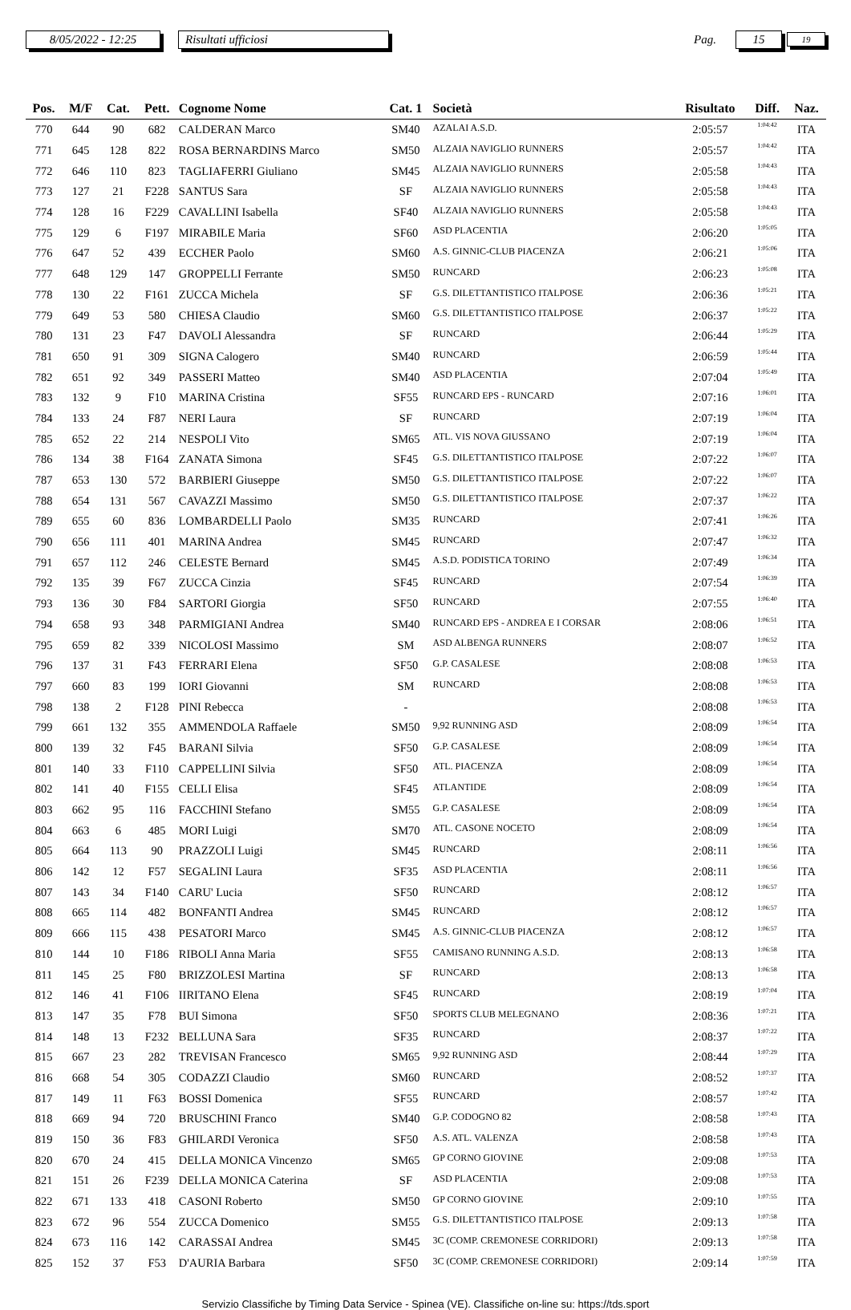8/05/2022 - 12:25 Risultati ufficiosi Pag. 15 19
| Pos. | M/F | Cat. | Pett. | Cognome Nome | Cat. 1 | Società | Risultato | Diff. | Naz. |
| --- | --- | --- | --- | --- | --- | --- | --- | --- | --- |
| 770 | 644 | 90 | 682 | CALDERAN Marco | SM40 | AZALAI A.S.D. | 2:05:57 | 1:04:42 | ITA |
| 771 | 645 | 128 | 822 | ROSA BERNARDINS Marco | SM50 | ALZAIA NAVIGLIO RUNNERS | 2:05:57 | 1:04:42 | ITA |
| 772 | 646 | 110 | 823 | TAGLIAFERRI Giuliano | SM45 | ALZAIA NAVIGLIO RUNNERS | 2:05:58 | 1:04:43 | ITA |
| 773 | 127 | 21 | F228 | SANTUS Sara | SF | ALZAIA NAVIGLIO RUNNERS | 2:05:58 | 1:04:43 | ITA |
| 774 | 128 | 16 | F229 | CAVALLINI Isabella | SF40 | ALZAIA NAVIGLIO RUNNERS | 2:05:58 | 1:04:43 | ITA |
| 775 | 129 | 6 | F197 | MIRABILE Maria | SF60 | ASD PLACENTIA | 2:06:20 | 1:05:05 | ITA |
| 776 | 647 | 52 | 439 | ECCHER Paolo | SM60 | A.S. GINNIC-CLUB PIACENZA | 2:06:21 | 1:05:06 | ITA |
| 777 | 648 | 129 | 147 | GROPPELLI Ferrante | SM50 | RUNCARD | 2:06:23 | 1:05:08 | ITA |
| 778 | 130 | 22 | F161 | ZUCCA Michela | SF | G.S. DILETTANTISTICO ITALPOSE | 2:06:36 | 1:05:21 | ITA |
| 779 | 649 | 53 | 580 | CHIESA Claudio | SM60 | G.S. DILETTANTISTICO ITALPOSE | 2:06:37 | 1:05:22 | ITA |
| 780 | 131 | 23 | F47 | DAVOLI Alessandra | SF | RUNCARD | 2:06:44 | 1:05:29 | ITA |
| 781 | 650 | 91 | 309 | SIGNA Calogero | SM40 | RUNCARD | 2:06:59 | 1:05:44 | ITA |
| 782 | 651 | 92 | 349 | PASSERI Matteo | SM40 | ASD PLACENTIA | 2:07:04 | 1:05:49 | ITA |
| 783 | 132 | 9 | F10 | MARINA Cristina | SF55 | RUNCARD EPS - RUNCARD | 2:07:16 | 1:06:01 | ITA |
| 784 | 133 | 24 | F87 | NERI Laura | SF | RUNCARD | 2:07:19 | 1:06:04 | ITA |
| 785 | 652 | 22 | 214 | NESPOLI Vito | SM65 | ATL. VIS NOVA GIUSSANO | 2:07:19 | 1:06:04 | ITA |
| 786 | 134 | 38 | F164 | ZANATA Simona | SF45 | G.S. DILETTANTISTICO ITALPOSE | 2:07:22 | 1:06:07 | ITA |
| 787 | 653 | 130 | 572 | BARBIERI Giuseppe | SM50 | G.S. DILETTANTISTICO ITALPOSE | 2:07:22 | 1:06:07 | ITA |
| 788 | 654 | 131 | 567 | CAVAZZI Massimo | SM50 | G.S. DILETTANTISTICO ITALPOSE | 2:07:37 | 1:06:22 | ITA |
| 789 | 655 | 60 | 836 | LOMBARDELLI Paolo | SM35 | RUNCARD | 2:07:41 | 1:06:26 | ITA |
| 790 | 656 | 111 | 401 | MARINA Andrea | SM45 | RUNCARD | 2:07:47 | 1:06:32 | ITA |
| 791 | 657 | 112 | 246 | CELESTE Bernard | SM45 | A.S.D. PODISTICA TORINO | 2:07:49 | 1:06:34 | ITA |
| 792 | 135 | 39 | F67 | ZUCCA Cinzia | SF45 | RUNCARD | 2:07:54 | 1:06:39 | ITA |
| 793 | 136 | 30 | F84 | SARTORI Giorgia | SF50 | RUNCARD | 2:07:55 | 1:06:40 | ITA |
| 794 | 658 | 93 | 348 | PARMIGIANI Andrea | SM40 | RUNCARD EPS - ANDREA E I CORSAR | 2:08:06 | 1:06:51 | ITA |
| 795 | 659 | 82 | 339 | NICOLOSI Massimo | SM | ASD ALBENGA RUNNERS | 2:08:07 | 1:06:52 | ITA |
| 796 | 137 | 31 | F43 | FERRARI Elena | SF50 | G.P. CASALESE | 2:08:08 | 1:06:53 | ITA |
| 797 | 660 | 83 | 199 | IORI Giovanni | SM | RUNCARD | 2:08:08 | 1:06:53 | ITA |
| 798 | 138 | 2 | F128 | PINI Rebecca | - | | 2:08:08 | 1:06:53 | ITA |
| 799 | 661 | 132 | 355 | AMMENDOLA Raffaele | SM50 | 9,92 RUNNING ASD | 2:08:09 | 1:06:54 | ITA |
| 800 | 139 | 32 | F45 | BARANI Silvia | SF50 | G.P. CASALESE | 2:08:09 | 1:06:54 | ITA |
| 801 | 140 | 33 | F110 | CAPPELLINI Silvia | SF50 | ATL. PIACENZA | 2:08:09 | 1:06:54 | ITA |
| 802 | 141 | 40 | F155 | CELLI Elisa | SF45 | ATLANTIDE | 2:08:09 | 1:06:54 | ITA |
| 803 | 662 | 95 | 116 | FACCHINI Stefano | SM55 | G.P. CASALESE | 2:08:09 | 1:06:54 | ITA |
| 804 | 663 | 6 | 485 | MORI Luigi | SM70 | ATL. CASONE NOCETO | 2:08:09 | 1:06:54 | ITA |
| 805 | 664 | 113 | 90 | PRAZZOLI Luigi | SM45 | RUNCARD | 2:08:11 | 1:06:56 | ITA |
| 806 | 142 | 12 | F57 | SEGALINI Laura | SF35 | ASD PLACENTIA | 2:08:11 | 1:06:56 | ITA |
| 807 | 143 | 34 | F140 | CARU' Lucia | SF50 | RUNCARD | 2:08:12 | 1:06:57 | ITA |
| 808 | 665 | 114 | 482 | BONFANTI Andrea | SM45 | RUNCARD | 2:08:12 | 1:06:57 | ITA |
| 809 | 666 | 115 | 438 | PESATORI Marco | SM45 | A.S. GINNIC-CLUB PIACENZA | 2:08:12 | 1:06:57 | ITA |
| 810 | 144 | 10 | F186 | RIBOLI Anna Maria | SF55 | CAMISANO RUNNING A.S.D. | 2:08:13 | 1:06:58 | ITA |
| 811 | 145 | 25 | F80 | BRIZZOLESI Martina | SF | RUNCARD | 2:08:13 | 1:06:58 | ITA |
| 812 | 146 | 41 | F106 | IIRITANO Elena | SF45 | RUNCARD | 2:08:19 | 1:07:04 | ITA |
| 813 | 147 | 35 | F78 | BUI Simona | SF50 | SPORTS CLUB MELEGNANO | 2:08:36 | 1:07:21 | ITA |
| 814 | 148 | 13 | F232 | BELLUNA Sara | SF35 | RUNCARD | 2:08:37 | 1:07:22 | ITA |
| 815 | 667 | 23 | 282 | TREVISAN Francesco | SM65 | 9,92 RUNNING ASD | 2:08:44 | 1:07:29 | ITA |
| 816 | 668 | 54 | 305 | CODAZZI Claudio | SM60 | RUNCARD | 2:08:52 | 1:07:37 | ITA |
| 817 | 149 | 11 | F63 | BOSSI Domenica | SF55 | RUNCARD | 2:08:57 | 1:07:42 | ITA |
| 818 | 669 | 94 | 720 | BRUSCHINI Franco | SM40 | G.P. CODOGNO 82 | 2:08:58 | 1:07:43 | ITA |
| 819 | 150 | 36 | F83 | GHILARDI Veronica | SF50 | A.S. ATL. VALENZA | 2:08:58 | 1:07:43 | ITA |
| 820 | 670 | 24 | 415 | DELLA MONICA Vincenzo | SM65 | GP CORNO GIOVINE | 2:09:08 | 1:07:53 | ITA |
| 821 | 151 | 26 | F239 | DELLA MONICA Caterina | SF | ASD PLACENTIA | 2:09:08 | 1:07:53 | ITA |
| 822 | 671 | 133 | 418 | CASONI Roberto | SM50 | GP CORNO GIOVINE | 2:09:10 | 1:07:55 | ITA |
| 823 | 672 | 96 | 554 | ZUCCA Domenico | SM55 | G.S. DILETTANTISTICO ITALPOSE | 2:09:13 | 1:07:58 | ITA |
| 824 | 673 | 116 | 142 | CARASSAI Andrea | SM45 | 3C (COMP. CREMONESE CORRIDORI) | 2:09:13 | 1:07:58 | ITA |
| 825 | 152 | 37 | F53 | D'AURIA Barbara | SF50 | 3C (COMP. CREMONESE CORRIDORI) | 2:09:14 | 1:07:59 | ITA |
Servizio Classifiche by Timing Data Service - Spinea (VE). Classifiche on-line su: https://tds.sport